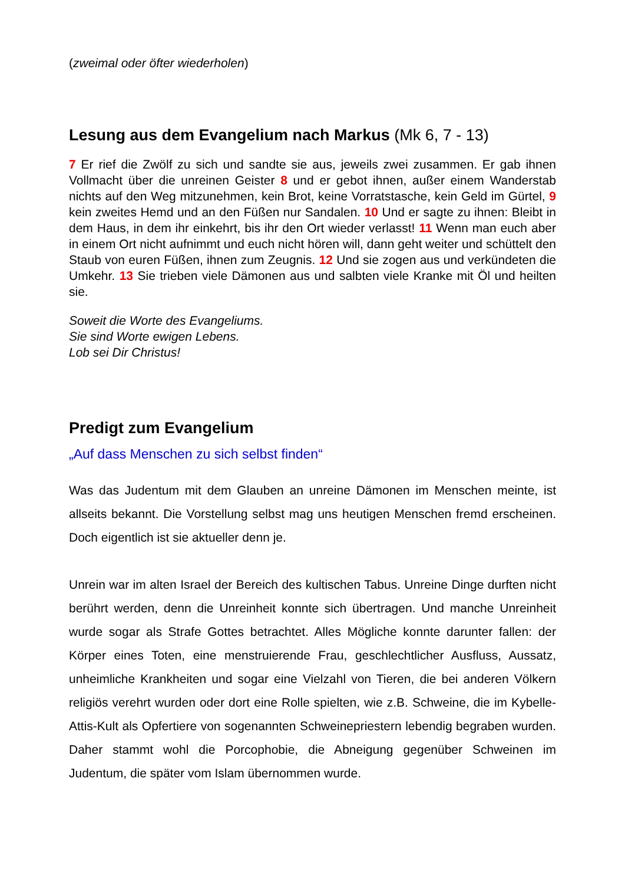(zweimal oder öfter wiederholen)
Lesung aus dem Evangelium nach Markus (Mk 6, 7 - 13)
7 Er rief die Zwölf zu sich und sandte sie aus, jeweils zwei zusammen. Er gab ihnen Vollmacht über die unreinen Geister 8 und er gebot ihnen, außer einem Wanderstab nichts auf den Weg mitzunehmen, kein Brot, keine Vorratstasche, kein Geld im Gürtel, 9 kein zweites Hemd und an den Füßen nur Sandalen. 10 Und er sagte zu ihnen: Bleibt in dem Haus, in dem ihr einkehrt, bis ihr den Ort wieder verlasst! 11 Wenn man euch aber in einem Ort nicht aufnimmt und euch nicht hören will, dann geht weiter und schüttelt den Staub von euren Füßen, ihnen zum Zeugnis. 12 Und sie zogen aus und verkündeten die Umkehr. 13 Sie trieben viele Dämonen aus und salbten viele Kranke mit Öl und heilten sie.
Soweit die Worte des Evangeliums.
Sie sind Worte ewigen Lebens.
Lob sei Dir Christus!
Predigt zum Evangelium
„Auf dass Menschen zu sich selbst finden“
Was das Judentum mit dem Glauben an unreine Dämonen im Menschen meinte, ist allseits bekannt. Die Vorstellung selbst mag uns heutigen Menschen fremd erscheinen. Doch eigentlich ist sie aktueller denn je.
Unrein war im alten Israel der Bereich des kultischen Tabus. Unreine Dinge durften nicht berührt werden, denn die Unreinheit konnte sich übertragen. Und manche Unreinheit wurde sogar als Strafe Gottes betrachtet. Alles Mögliche konnte darunter fallen: der Körper eines Toten, eine menstruierende Frau, geschlechtlicher Ausfluss, Aussatz, unheimliche Krankheiten und sogar eine Vielzahl von Tieren, die bei anderen Völkern religiös verehrt wurden oder dort eine Rolle spielten, wie z.B. Schweine, die im Kybelle-Attis-Kult als Opfertiere von sogenannten Schweinepriestern lebendig begraben wurden. Daher stammt wohl die Porcophobie, die Abneigung gegenüber Schweinen im Judentum, die später vom Islam übernommen wurde.